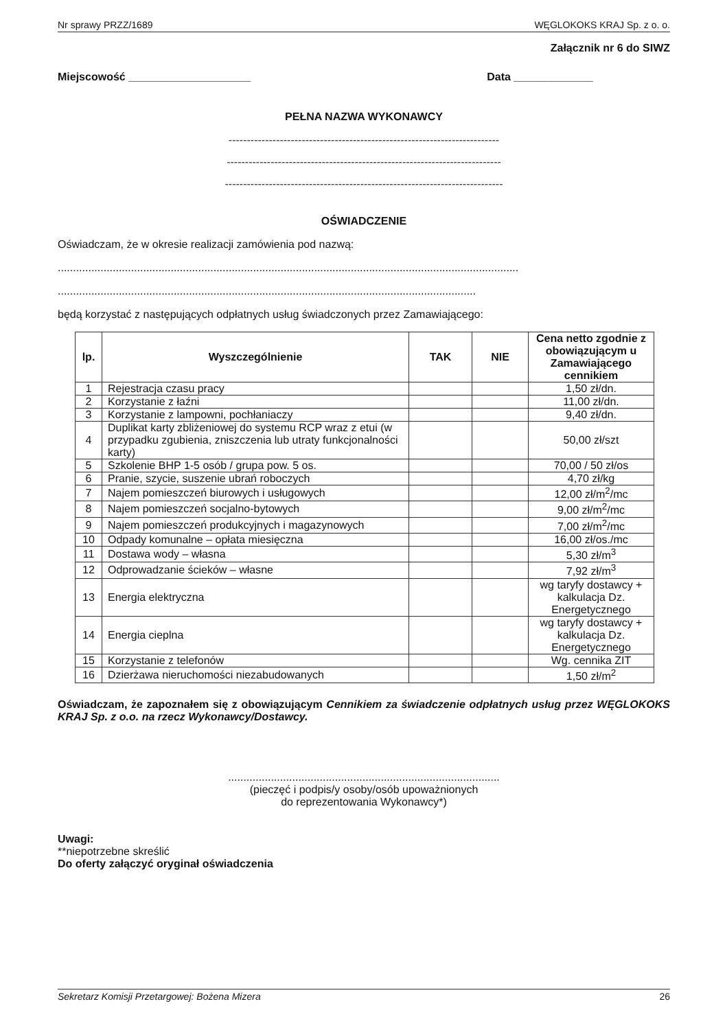Nr sprawy PRZZ/1689 WĘGLOKOKS KRAJ Sp. z o. o.
Załącznik nr 6 do SIWZ
Miejscowość ____________________ Data _____________
PEŁNA NAZWA WYKONAWCY
--------------------------------------------------------------------------
---------------------------------------------------------------------------
----------------------------------------------------------------------------
OŚWIADCZENIE
Oświadczam, że w okresie realizacji zamówienia pod nazwą:
.......................................................................................................................................................
.........................................................................................................................................
będą korzystać z następujących odpłatnych usług świadczonych przez Zamawiającego:
| lp. | Wyszczególnienie | TAK | NIE | Cena netto zgodnie z obowiązującym u Zamawiającego cennikiem |
| --- | --- | --- | --- | --- |
| 1 | Rejestracja czasu pracy | | | 1,50 zł/dn. |
| 2 | Korzystanie z łaźni | | | 11,00 zł/dn. |
| 3 | Korzystanie z lampowni, pochłaniaczy | | | 9,40 zł/dn. |
| 4 | Duplikat karty zbliżeniowej do systemu RCP wraz z etui (w przypadku zgubienia, zniszczenia lub utraty funkcjonalności karty) | | | 50,00 zł/szt |
| 5 | Szkolenie BHP 1-5 osób / grupa pow. 5 os. | | | 70,00 / 50 zł/os |
| 6 | Pranie, szycie, suszenie ubrań roboczych | | | 4,70 zł/kg |
| 7 | Najem pomieszczeń biurowych i usługowych | | | 12,00 zł/m<sup>2</sup>/mc |
| 8 | Najem pomieszczeń socjalno-bytowych | | | 9,00 zł/m<sup>2</sup>/mc |
| 9 | Najem pomieszczeń produkcyjnych i magazynowych | | | 7,00 zł/m<sup>2</sup>/mc |
| 10 | Odpady komunalne – opłata miesięczna | | | 16,00 zł/os./mc |
| 11 | Dostawa wody – własna | | | 5,30 zł/m<sup>3</sup> |
| 12 | Odprowadzanie ścieków – własne | | | 7,92 zł/m<sup>3</sup> |
| 13 | Energia elektryczna | | | wg taryfy dostawcy + kalkulacja Dz. Energetycznego |
| 14 | Energia cieplna | | | wg taryfy dostawcy + kalkulacja Dz. Energetycznego |
| 15 | Korzystanie z telefonów | | | Wg. cennika ZIT |
| 16 | Dzierżawa nieruchomości niezabudowanych | | | 1,50 zł/m<sup>2</sup> |
Oświadczam, że zapoznałem się z obowiązującym Cennikiem za świadczenie odpłatnych usług przez WĘGLOKOKS KRAJ Sp. z o.o. na rzecz Wykonawcy/Dostawcy.
.........................................................................................
(pieczęć i podpis/y osoby/osób upoważnionych
do reprezentowania Wykonawcy*)
Uwagi:
**niepotrzebne skreślić
Do oferty załączyć oryginał oświadczenia
Sekretarz Komisji Przetargowej: Bożena Mizera 26